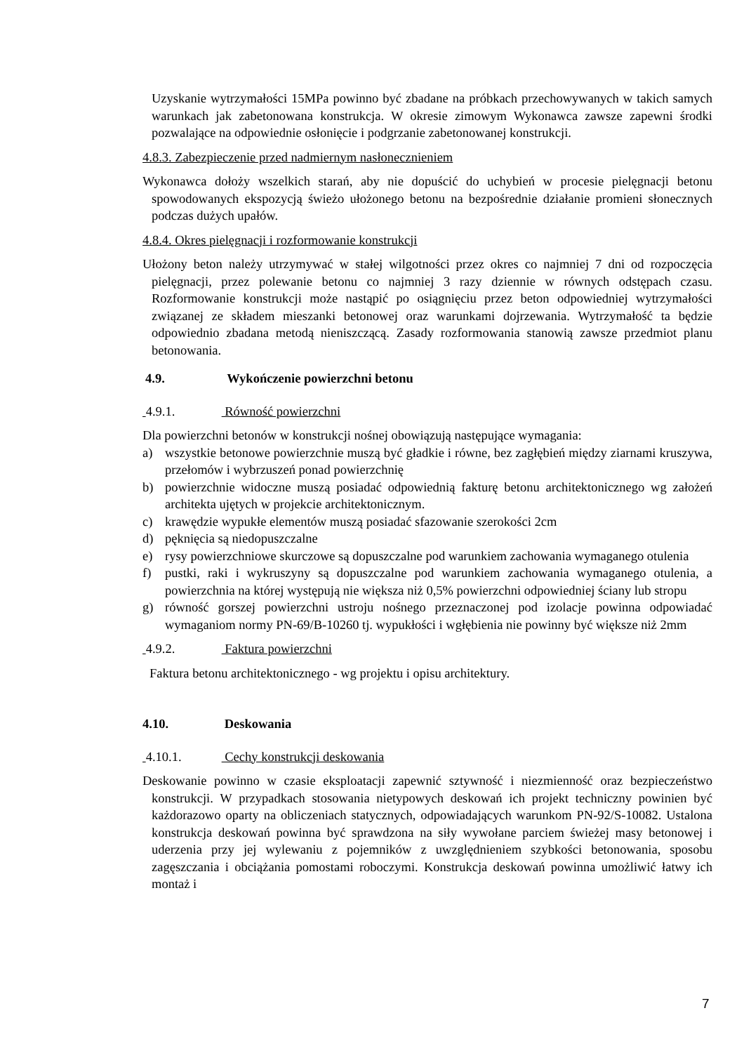Uzyskanie wytrzymałości 15MPa powinno być zbadane na próbkach przechowywanych w takich samych warunkach jak zabetonowana konstrukcja. W okresie zimowym Wykonawca zawsze zapewni środki pozwalające na odpowiednie osłonięcie i podgrzanie zabetonowanej konstrukcji.
4.8.3. Zabezpieczenie przed nadmiernym nasłonecznieniem
Wykonawca dołoży wszelkich starań, aby nie dopuścić do uchybień w procesie pielęgnacji betonu spowodowanych ekspozycją świeżo ułożonego betonu na bezpośrednie działanie promieni słonecznych podczas dużych upałów.
4.8.4. Okres pielęgnacji i rozformowanie konstrukcji
Ułożony beton należy utrzymywać w stałej wilgotności przez okres co najmniej 7 dni od rozpoczęcia pielęgnacji, przez polewanie betonu co najmniej 3 razy dziennie w równych odstępach czasu. Rozformowanie konstrukcji może nastąpić po osiągnięciu przez beton odpowiedniej wytrzymałości związanej ze składem mieszanki betonowej oraz warunkami dojrzewania. Wytrzymałość ta będzie odpowiednio zbadana metodą nieniszczącą. Zasady rozformowania stanowią zawsze przedmiot planu betonowania.
4.9. Wykończenie powierzchni betonu
4.9.1. Równość powierzchni
Dla powierzchni betonów w konstrukcji nośnej obowiązują następujące wymagania:
a) wszystkie betonowe powierzchnie muszą być gładkie i równe, bez zagłębień między ziarnami kruszywa, przełomów i wybrzuszeń ponad powierzchnię
b) powierzchnie widoczne muszą posiadać odpowiednią fakturę betonu architektonicznego wg założeń architekta ujętych w projekcie architektonicznym.
c) krawędzie wypukłe elementów muszą posiadać sfazowanie szerokości 2cm
d) pęknięcia są niedopuszczalne
e) rysy powierzchniowe skurczowe są dopuszczalne pod warunkiem zachowania wymaganego otulenia
f) pustki, raki i wykruszyny są dopuszczalne pod warunkiem zachowania wymaganego otulenia, a powierzchnia na której występują nie większa niż 0,5% powierzchni odpowiedniej ściany lub stropu
g) równość gorszej powierzchni ustroju nośnego przeznaczonej pod izolacje powinna odpowiadać wymaganiom normy PN-69/B-10260 tj. wypukłości i wgłębienia nie powinny być większe niż 2mm
4.9.2. Faktura powierzchni
Faktura betonu architektonicznego - wg projektu i opisu architektury.
4.10. Deskowania
4.10.1. Cechy konstrukcji deskowania
Deskowanie powinno w czasie eksploatacji zapewnić sztywność i niezmienność oraz bezpieczeństwo konstrukcji. W przypadkach stosowania nietypowych deskowań ich projekt techniczny powinien być każdorazowo oparty na obliczeniach statycznych, odpowiadających warunkom PN-92/S-10082. Ustalona konstrukcja deskowań powinna być sprawdzona na siły wywołane parciem świeżej masy betonowej i uderzenia przy jej wylewaniu z pojemników z uwzględnieniem szybkości betonowania, sposobu zagęszczania i obciążania pomostami roboczymi. Konstrukcja deskowań powinna umożliwić łatwy ich montaż i
7